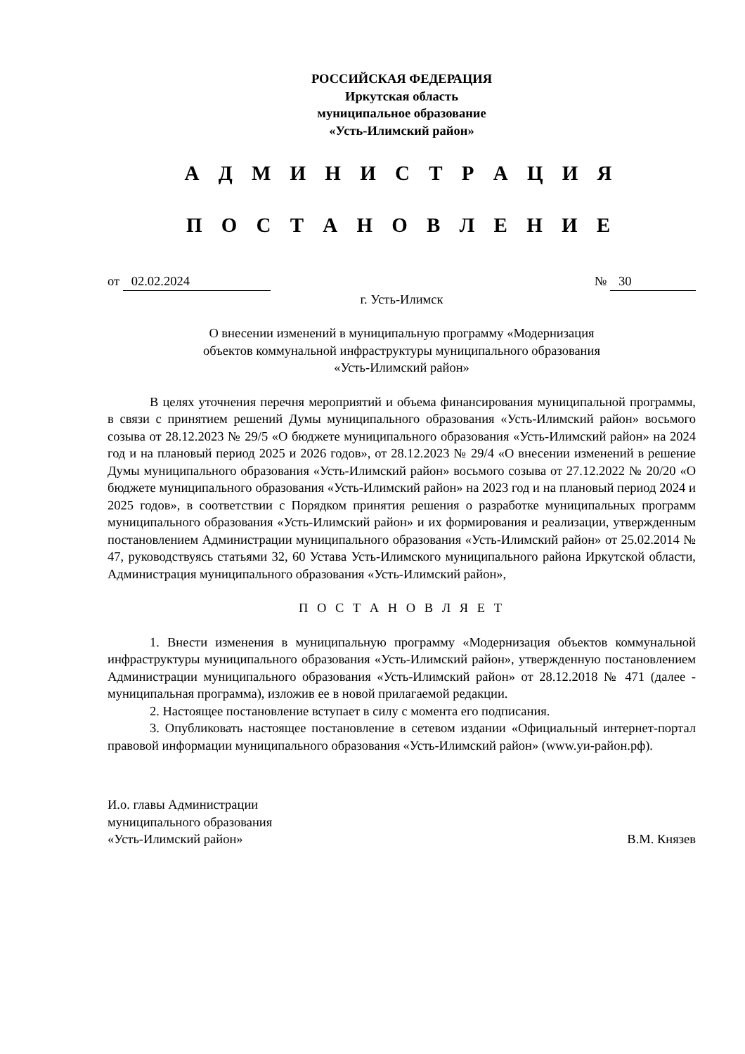РОССИЙСКАЯ ФЕДЕРАЦИЯ
Иркутская область
муниципальное образование
«Усть-Илимский район»
А Д М И Н И С Т Р А Ц И Я
П О С Т А Н О В Л Е Н И Е
от 02.02.2024 № 30
г. Усть-Илимск
О внесении изменений в муниципальную программу «Модернизация
объектов коммунальной инфраструктуры муниципального образования
«Усть-Илимский район»
В целях уточнения перечня мероприятий и объема финансирования муниципальной программы, в связи с принятием решений Думы муниципального образования «Усть-Илимский район» восьмого созыва от 28.12.2023 № 29/5 «О бюджете муниципального образования «Усть-Илимский район» на 2024 год и на плановый период 2025 и 2026 годов», от 28.12.2023 № 29/4 «О внесении изменений в решение Думы муниципального образования «Усть-Илимский район» восьмого созыва от 27.12.2022 № 20/20 «О бюджете муниципального образования «Усть-Илимский район» на 2023 год и на плановый период 2024 и 2025 годов», в соответствии с Порядком принятия решения о разработке муниципальных программ муниципального образования «Усть-Илимский район» и их формирования и реализации, утвержденным постановлением Администрации муниципального образования «Усть-Илимский район» от 25.02.2014 № 47, руководствуясь статьями 32, 60 Устава Усть-Илимского муниципального района Иркутской области, Администрация муниципального образования «Усть-Илимский район»,
П О С Т А Н О В Л Я Е Т
1. Внести изменения в муниципальную программу «Модернизация объектов коммунальной инфраструктуры муниципального образования «Усть-Илимский район», утвержденную постановлением Администрации муниципального образования «Усть-Илимский район» от 28.12.2018 № 471 (далее - муниципальная программа), изложив ее в новой прилагаемой редакции.
2. Настоящее постановление вступает в силу с момента его подписания.
3. Опубликовать настоящее постановление в сетевом издании «Официальный интернет-портал правовой информации муниципального образования «Усть-Илимский район» (www.уи-район.рф).
И.о. главы Администрации
муниципального образования
«Усть-Илимский район»
В.М. Князев